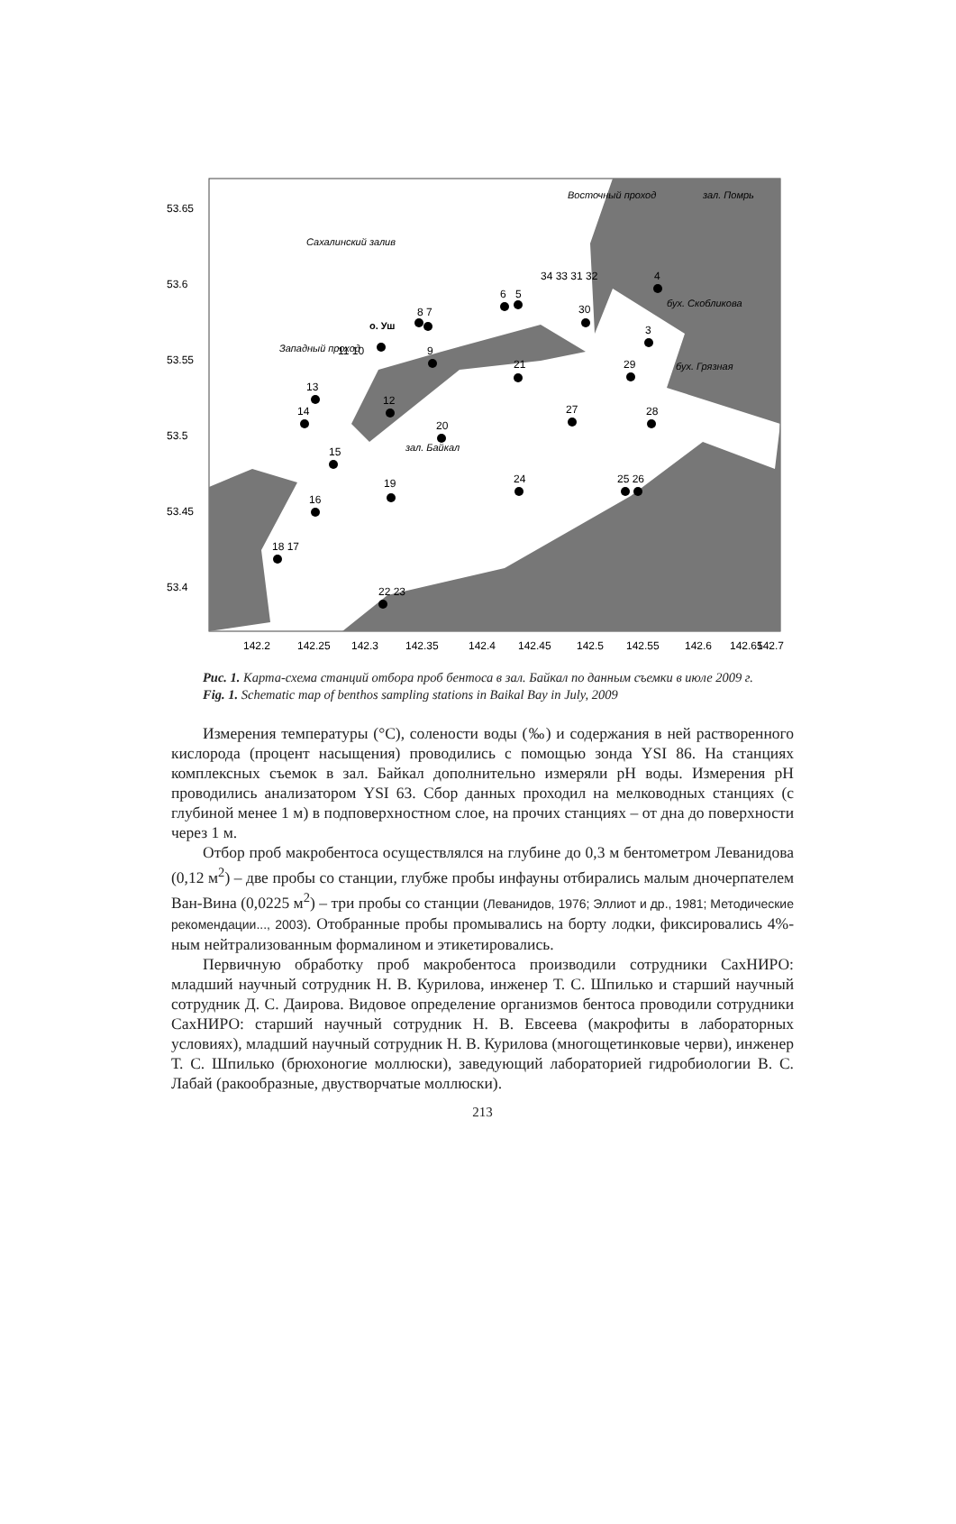53.65
53.6
53.55
53.5
53.45
53.4
142.2
142.25
142.3
142.35
142.4
142.45
142.5
142.55
142.6
142.65
142.7
Сахалинский залив
зал. Помрь
зал. Байкал
бух. Грязная
бух. Скобликова
Восточный проход
Западный проход
о. Уш
14
13
15
16
18 17
12
19
20
9
21
27
28
29
24
25 26
22 23
30
3
4
6
5
8 7
11 10
34 33 31 32
Рис. 1. Карта-схема станций отбора проб бентоса в зал. Байкал по данным съемки в июле 2009 г.
Fig. 1. Schematic map of benthos sampling stations in Baikal Bay in July, 2009
Измерения температуры (°С), солености воды (‰) и содержания в ней растворенного кислорода (процент насыщения) проводились с помощью зонда YSI 86. На станциях комплексных съемок в зал. Байкал дополнительно измеряли pH воды. Измерения pH проводились анализатором YSI 63. Сбор данных проходил на мелководных станциях (с глубиной менее 1 м) в подповерхностном слое, на прочих станциях – от дна до поверхности через 1 м.
Отбор проб макробентоса осуществлялся на глубине до 0,3 м бентометром Леванидова (0,12 м<sup>2</sup>) – две пробы со станции, глубже пробы инфауны отбирались малым дночерпателем Ван-Вина (0,0225 м<sup>2</sup>) – три пробы со станции (Леванидов, 1976; Эллиот и др., 1981; Методические рекомендации..., 2003). Отобранные пробы промывались на борту лодки, фиксировались 4%-ным нейтрализованным формалином и этикетировались.
Первичную обработку проб макробентоса производили сотрудники СахНИРО: младший научный сотрудник Н. В. Курилова, инженер Т. С. Шпилько и старший научный сотрудник Д. С. Даирова. Видовое определение организмов бентоса проводили сотрудники СахНИРО: старший научный сотрудник Н. В. Евсеева (макрофиты в лабораторных условиях), младший научный сотрудник Н. В. Курилова (многощетинковые черви), инженер Т. С. Шпилько (брюхоногие моллюски), заведующий лабораторией гидробиологии В. С. Лабай (ракообразные, двустворчатые моллюски).
213